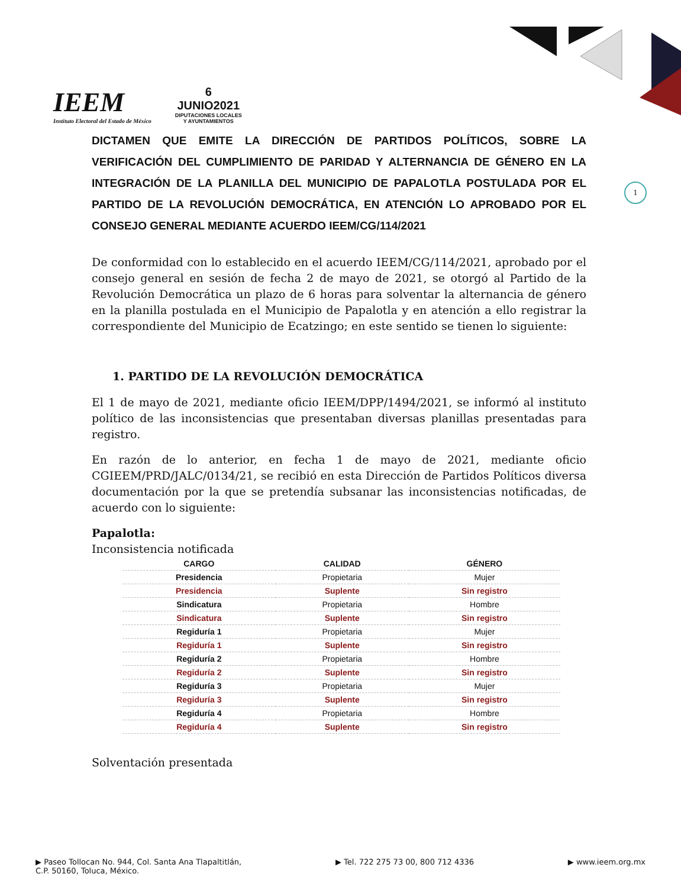IEEM
Instituto Electoral del Estado de México
6
JUNIO2021
DIPUTACIONES LOCALES
Y AYUNTAMIENTOS
1
DICTAMEN QUE EMITE LA DIRECCIÓN DE PARTIDOS POLÍTICOS, SOBRE LA VERIFICACIÓN DEL CUMPLIMIENTO DE PARIDAD Y ALTERNANCIA DE GÉNERO EN LA INTEGRACIÓN DE LA PLANILLA DEL MUNICIPIO DE PAPALOTLA POSTULADA POR EL PARTIDO DE LA REVOLUCIÓN DEMOCRÁTICA, EN ATENCIÓN LO APROBADO POR EL CONSEJO GENERAL MEDIANTE ACUERDO IEEM/CG/114/2021
De conformidad con lo establecido en el acuerdo IEEM/CG/114/2021, aprobado por el consejo general en sesión de fecha 2 de mayo de 2021, se otorgó al Partido de la Revolución Democrática un plazo de 6 horas para solventar la alternancia de género en la planilla postulada en el Municipio de Papalotla y en atención a ello registrar la correspondiente del Municipio de Ecatzingo; en este sentido se tienen lo siguiente:
1. PARTIDO DE LA REVOLUCIÓN DEMOCRÁTICA
El 1 de mayo de 2021, mediante oficio IEEM/DPP/1494/2021, se informó al instituto político de las inconsistencias que presentaban diversas planillas presentadas para registro.
En razón de lo anterior, en fecha 1 de mayo de 2021, mediante oficio CGIEEM/PRD/JALC/0134/21, se recibió en esta Dirección de Partidos Políticos diversa documentación por la que se pretendía subsanar las inconsistencias notificadas, de acuerdo con lo siguiente:
Papalotla:
Inconsistencia notificada
| CARGO | CALIDAD | GÉNERO |
| --- | --- | --- |
| Presidencia | Propietaria | Mujer |
| Presidencia | Suplente | Sin registro |
| Sindicatura | Propietaria | Hombre |
| Sindicatura | Suplente | Sin registro |
| Regiduría 1 | Propietaria | Mujer |
| Regiduría 1 | Suplente | Sin registro |
| Regiduría 2 | Propietaria | Hombre |
| Regiduría 2 | Suplente | Sin registro |
| Regiduría 3 | Propietaria | Mujer |
| Regiduría 3 | Suplente | Sin registro |
| Regiduría 4 | Propietaria | Hombre |
| Regiduría 4 | Suplente | Sin registro |
Solventación presentada
▶ Paseo Tollocan No. 944, Col. Santa Ana Tlapaltitlán,
C.P. 50160, Toluca, México. ▶ Tel. 722 275 73 00, 800 712 4336 ▶ www.ieem.org.mx